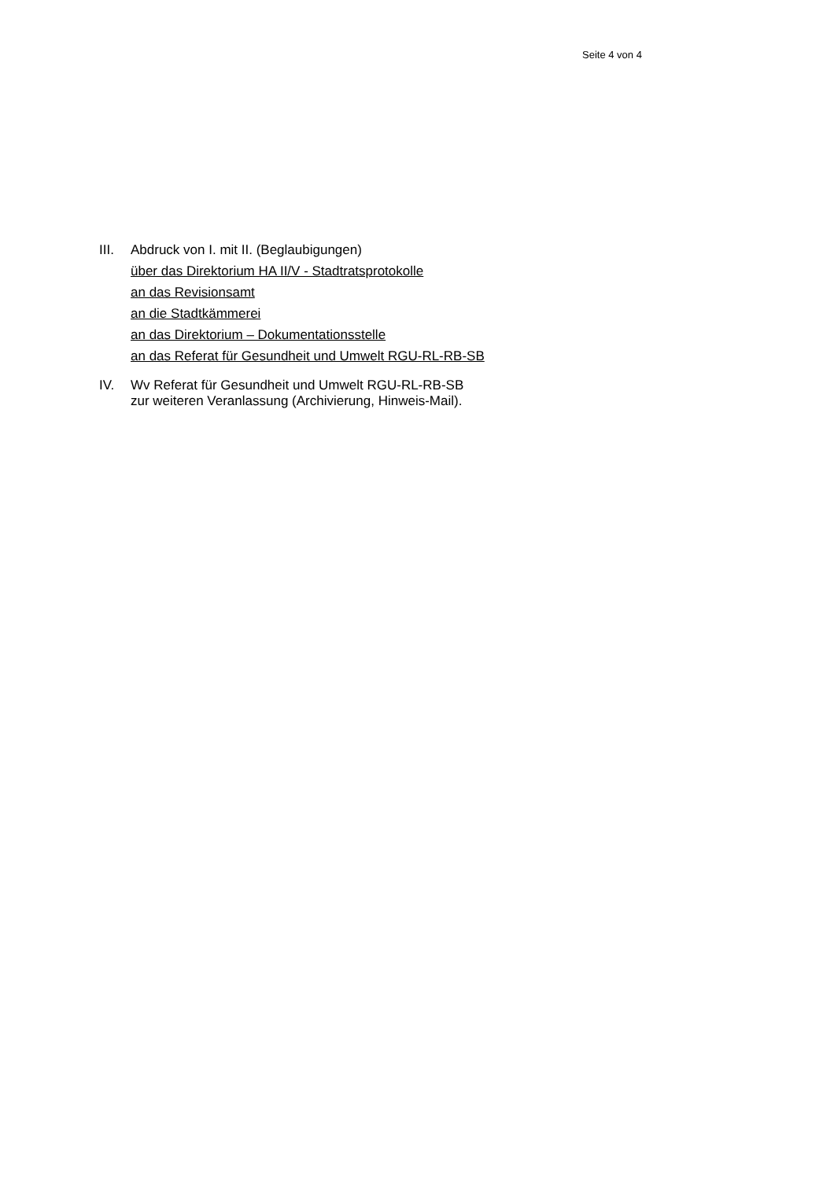Seite 4 von 4
III.
Abdruck von I. mit II. (Beglaubigungen)
über das Direktorium HA II/V - Stadtratsprotokolle
an das Revisionsamt
an die Stadtkämmerei
an das Direktorium – Dokumentationsstelle
an das Referat für Gesundheit und Umwelt RGU-RL-RB-SB
IV. Wv Referat für Gesundheit und Umwelt RGU-RL-RB-SB
zur weiteren Veranlassung (Archivierung, Hinweis-Mail).